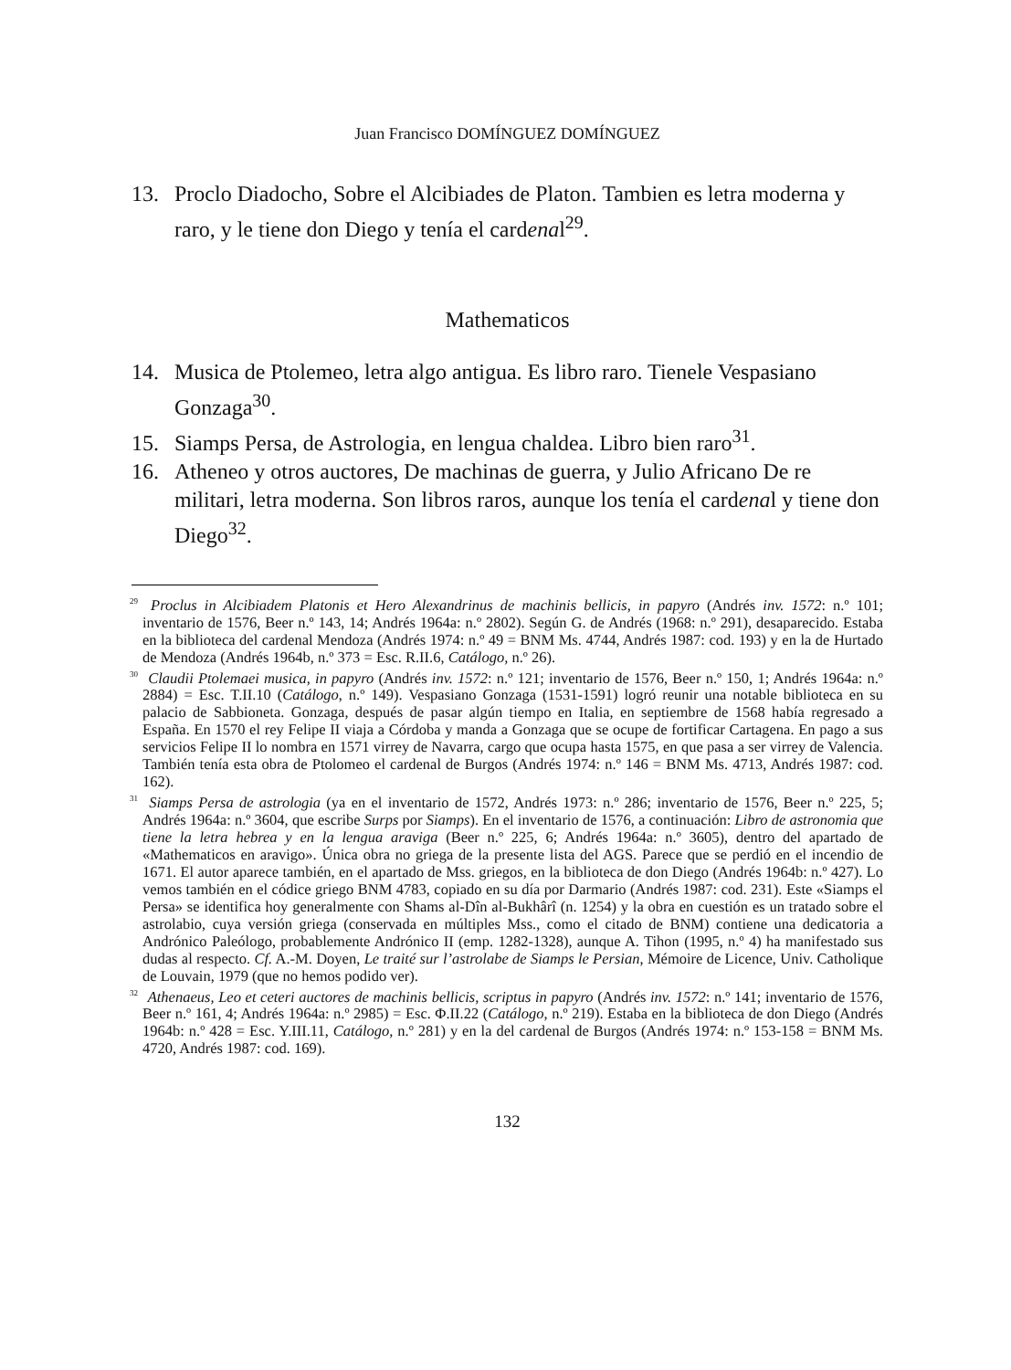Juan Francisco DOMÍNGUEZ DOMÍNGUEZ
13. Proclo Diadocho, Sobre el Alcibiades de Platon. Tambien es letra moderna y raro, y le tiene don Diego y tenía el cardenal<sup>29</sup>.
Mathematicos
14. Musica de Ptolemeo, letra algo antigua. Es libro raro. Tienele Vespasiano Gonzaga<sup>30</sup>.
15. Siamps Persa, de Astrologia, en lengua chaldea. Libro bien raro<sup>31</sup>.
16. Atheneo y otros auctores, De machinas de guerra, y Julio Africano De re militari, letra moderna. Son libros raros, aunque los tenía el cardenal y tiene don Diego<sup>32</sup>.
<sup>29</sup> Proclus in Alcibiadem Platonis et Hero Alexandrinus de machinis bellicis, in papyro (Andrés inv. 1572: n.º 101; inventario de 1576, Beer n.º 143, 14; Andrés 1964a: n.º 2802). Según G. de Andrés (1968: n.º 291), desaparecido. Estaba en la biblioteca del cardenal Mendoza (Andrés 1974: n.º 49 = BNM Ms. 4744, Andrés 1987: cod. 193) y en la de Hurtado de Mendoza (Andrés 1964b, n.º 373 = Esc. R.II.6, Catálogo, n.º 26).
<sup>30</sup> Claudii Ptolemaei musica, in papyro (Andrés inv. 1572: n.º 121; inventario de 1576, Beer n.º 150, 1; Andrés 1964a: n.º 2884) = Esc. T.II.10 (Catálogo, n.º 149). Vespasiano Gonzaga (1531-1591) logró reunir una notable biblioteca en su palacio de Sabbioneta. Gonzaga, después de pasar algún tiempo en Italia, en septiembre de 1568 había regresado a España. En 1570 el rey Felipe II viaja a Córdoba y manda a Gonzaga que se ocupe de fortificar Cartagena. En pago a sus servicios Felipe II lo nombra en 1571 virrey de Navarra, cargo que ocupa hasta 1575, en que pasa a ser virrey de Valencia. También tenía esta obra de Ptolomeo el cardenal de Burgos (Andrés 1974: n.º 146 = BNM Ms. 4713, Andrés 1987: cod. 162).
<sup>31</sup> Siamps Persa de astrologia (ya en el inventario de 1572, Andrés 1973: n.º 286; inventario de 1576, Beer n.º 225, 5; Andrés 1964a: n.º 3604, que escribe Surps por Siamps). En el inventario de 1576, a continuación: Libro de astronomia que tiene la letra hebrea y en la lengua araviga (Beer n.º 225, 6; Andrés 1964a: n.º 3605), dentro del apartado de «Mathematicos en aravigo». Única obra no griega de la presente lista del AGS. Parece que se perdió en el incendio de 1671. El autor aparece también, en el apartado de Mss. griegos, en la biblioteca de don Diego (Andrés 1964b: n.º 427). Lo vemos también en el códice griego BNM 4783, copiado en su día por Darmario (Andrés 1987: cod. 231). Este «Siamps el Persa» se identifica hoy generalmente con Shams al-Dîn al-Bukhârî (n. 1254) y la obra en cuestión es un tratado sobre el astrolabio, cuya versión griega (conservada en múltiples Mss., como el citado de BNM) contiene una dedicatoria a Andrónico Paleólogo, probablemente Andrónico II (emp. 1282-1328), aunque A. Tihon (1995, n.º 4) ha manifestado sus dudas al respecto. Cf. A.-M. Doyen, Le traité sur l’astrolabe de Siamps le Persian, Mémoire de Licence, Univ. Catholique de Louvain, 1979 (que no hemos podido ver).
<sup>32</sup> Athenaeus, Leo et ceteri auctores de machinis bellicis, scriptus in papyro (Andrés inv. 1572: n.º 141; inventario de 1576, Beer n.º 161, 4; Andrés 1964a: n.º 2985) = Esc. Φ.II.22 (Catálogo, n.º 219). Estaba en la biblioteca de don Diego (Andrés 1964b: n.º 428 = Esc. Y.III.11, Catálogo, n.º 281) y en la del cardenal de Burgos (Andrés 1974: n.º 153-158 = BNM Ms. 4720, Andrés 1987: cod. 169).
132